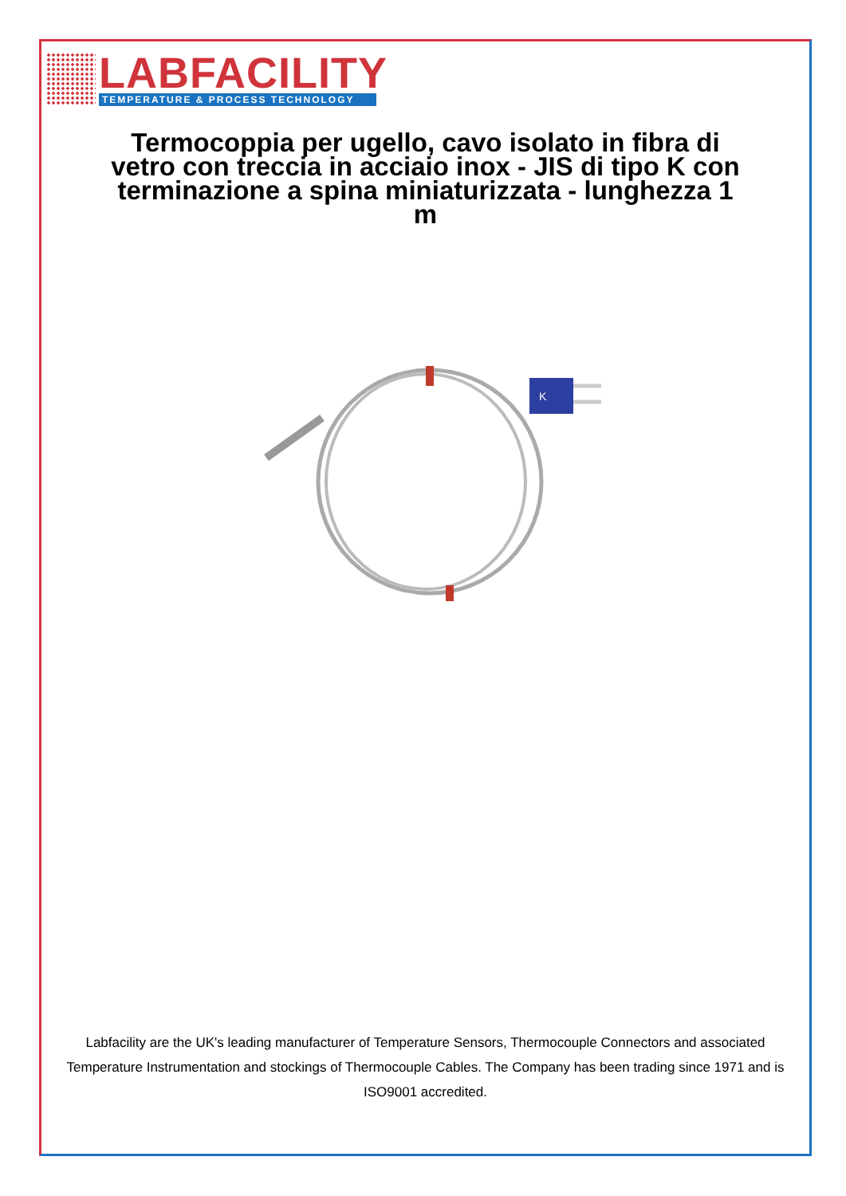LABFACILITY
TEMPERATURE & PROCESS TECHNOLOGY
Termocoppia per ugello, cavo isolato in fibra di vetro con treccia in acciaio inox - JIS di tipo K con terminazione a spina miniaturizzata - lunghezza 1 m
K
Labfacility are the UK's leading manufacturer of Temperature Sensors, Thermocouple Connectors and associated Temperature Instrumentation and stockings of Thermocouple Cables. The Company has been trading since 1971 and is ISO9001 accredited.